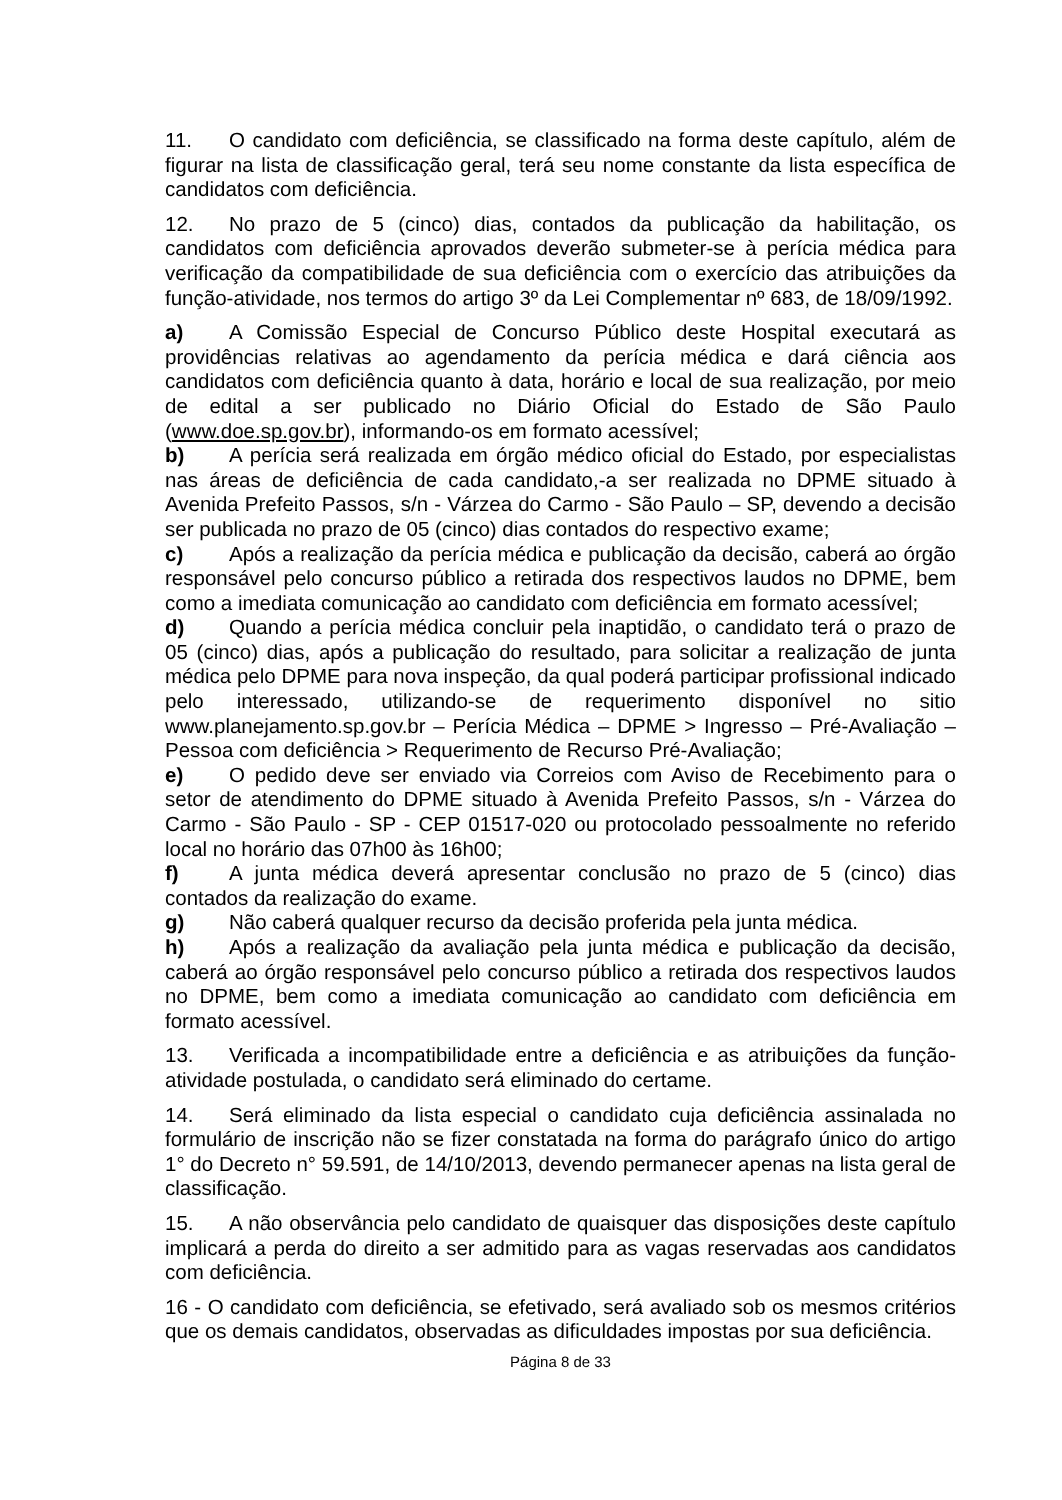11. O candidato com deficiência, se classificado na forma deste capítulo, além de figurar na lista de classificação geral, terá seu nome constante da lista específica de candidatos com deficiência.
12. No prazo de 5 (cinco) dias, contados da publicação da habilitação, os candidatos com deficiência aprovados deverão submeter-se à perícia médica para verificação da compatibilidade de sua deficiência com o exercício das atribuições da função-atividade, nos termos do artigo 3º da Lei Complementar nº 683, de 18/09/1992.
a) A Comissão Especial de Concurso Público deste Hospital executará as providências relativas ao agendamento da perícia médica e dará ciência aos candidatos com deficiência quanto à data, horário e local de sua realização, por meio de edital a ser publicado no Diário Oficial do Estado de São Paulo (www.doe.sp.gov.br), informando-os em formato acessível;
b) A perícia será realizada em órgão médico oficial do Estado, por especialistas nas áreas de deficiência de cada candidato,-a ser realizada no DPME situado à Avenida Prefeito Passos, s/n - Várzea do Carmo - São Paulo – SP, devendo a decisão ser publicada no prazo de 05 (cinco) dias contados do respectivo exame;
c) Após a realização da perícia médica e publicação da decisão, caberá ao órgão responsável pelo concurso público a retirada dos respectivos laudos no DPME, bem como a imediata comunicação ao candidato com deficiência em formato acessível;
d) Quando a perícia médica concluir pela inaptidão, o candidato terá o prazo de 05 (cinco) dias, após a publicação do resultado, para solicitar a realização de junta médica pelo DPME para nova inspeção, da qual poderá participar profissional indicado pelo interessado, utilizando-se de requerimento disponível no sitio www.planejamento.sp.gov.br – Perícia Médica – DPME > Ingresso – Pré-Avaliação – Pessoa com deficiência > Requerimento de Recurso Pré-Avaliação;
e) O pedido deve ser enviado via Correios com Aviso de Recebimento para o setor de atendimento do DPME situado à Avenida Prefeito Passos, s/n - Várzea do Carmo - São Paulo - SP - CEP 01517-020 ou protocolado pessoalmente no referido local no horário das 07h00 às 16h00;
f) A junta médica deverá apresentar conclusão no prazo de 5 (cinco) dias contados da realização do exame.
g) Não caberá qualquer recurso da decisão proferida pela junta médica.
h) Após a realização da avaliação pela junta médica e publicação da decisão, caberá ao órgão responsável pelo concurso público a retirada dos respectivos laudos no DPME, bem como a imediata comunicação ao candidato com deficiência em formato acessível.
13. Verificada a incompatibilidade entre a deficiência e as atribuições da função-atividade postulada, o candidato será eliminado do certame.
14. Será eliminado da lista especial o candidato cuja deficiência assinalada no formulário de inscrição não se fizer constatada na forma do parágrafo único do artigo 1° do Decreto n° 59.591, de 14/10/2013, devendo permanecer apenas na lista geral de classificação.
15. A não observância pelo candidato de quaisquer das disposições deste capítulo implicará a perda do direito a ser admitido para as vagas reservadas aos candidatos com deficiência.
16 - O candidato com deficiência, se efetivado, será avaliado sob os mesmos critérios que os demais candidatos, observadas as dificuldades impostas por sua deficiência.
Página 8 de 33